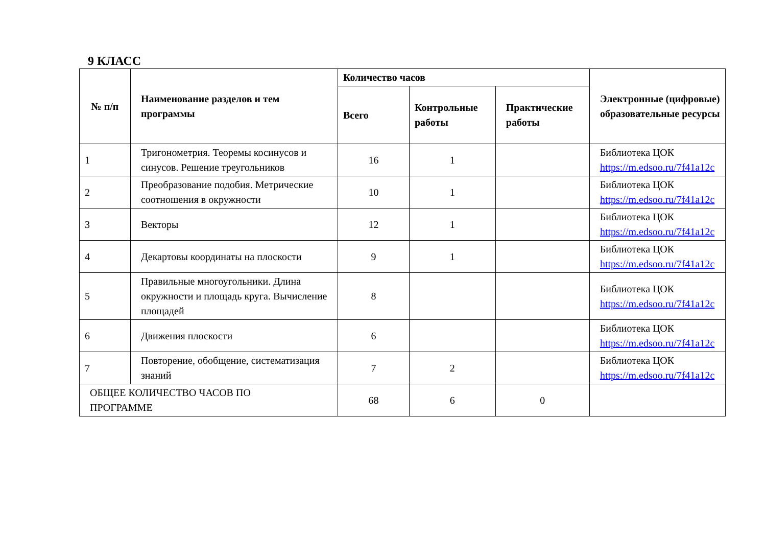9 КЛАСС
| № п/п | Наименование разделов и тем программы | Количество часов | | | Электронные (цифровые) образовательные ресурсы |
| --- | --- | --- | --- | --- | --- |
| | | Всего | Контрольные работы | Практические работы | |
| 1 | Тригонометрия. Теоремы косинусов и синусов. Решение треугольников | 16 | 1 | | Библиотека ЦОК https://m.edsoo.ru/7f41a12c |
| 2 | Преобразование подобия. Метрические соотношения в окружности | 10 | 1 | | Библиотека ЦОК https://m.edsoo.ru/7f41a12c |
| 3 | Векторы | 12 | 1 | | Библиотека ЦОК https://m.edsoo.ru/7f41a12c |
| 4 | Декартовы координаты на плоскости | 9 | 1 | | Библиотека ЦОК https://m.edsoo.ru/7f41a12c |
| 5 | Правильные многоугольники. Длина окружности и площадь круга. Вычисление площадей | 8 | | | Библиотека ЦОК https://m.edsoo.ru/7f41a12c |
| 6 | Движения плоскости | 6 | | | Библиотека ЦОК https://m.edsoo.ru/7f41a12c |
| 7 | Повторение, обобщение, систематизация знаний | 7 | 2 | | Библиотека ЦОК https://m.edsoo.ru/7f41a12c |
| ОБЩЕЕ КОЛИЧЕСТВО ЧАСОВ ПО ПРОГРАММЕ | | 68 | 6 | 0 | |